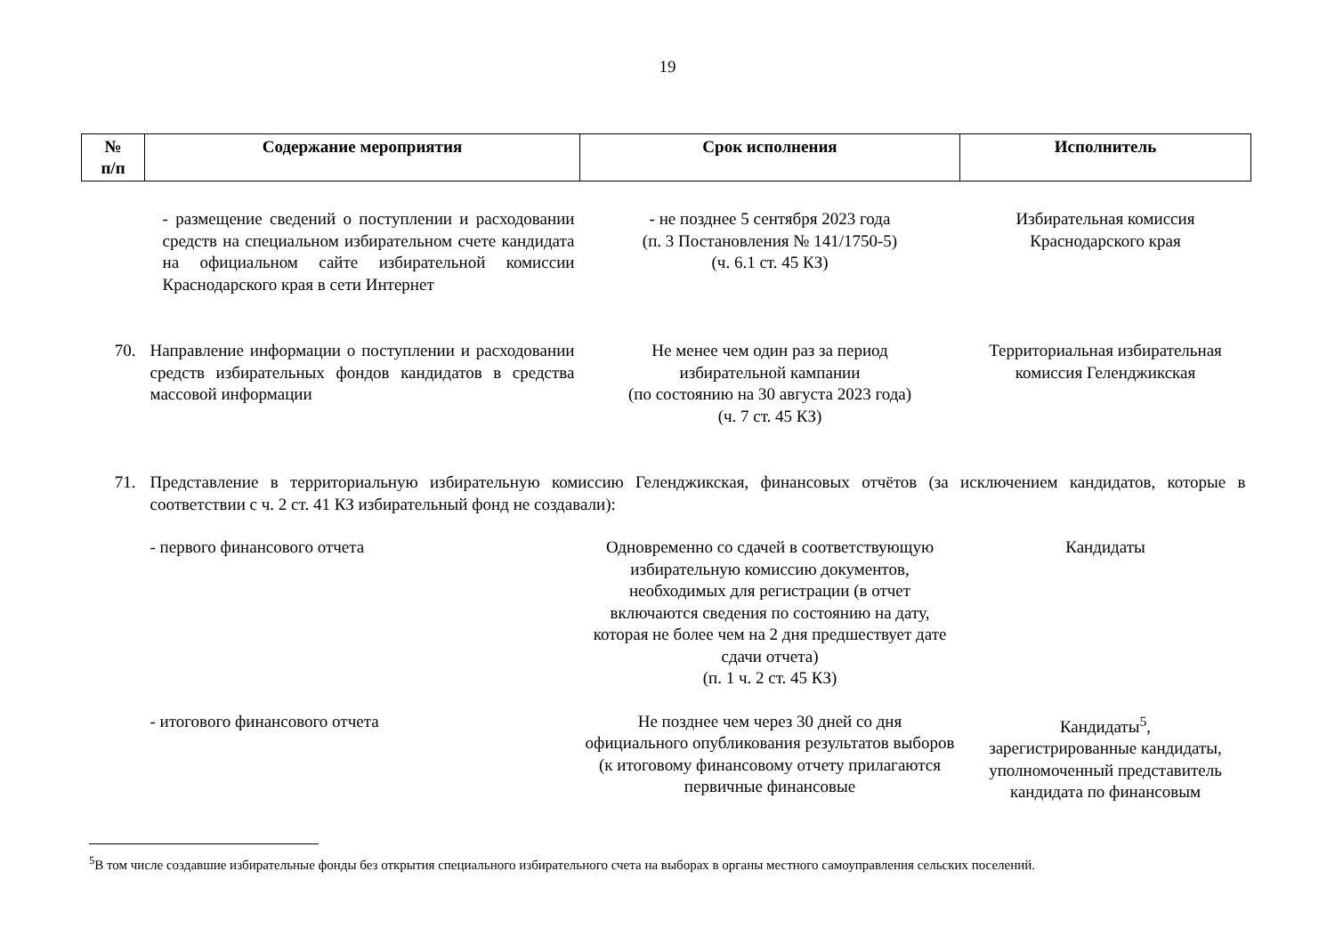19
| № п/п | Содержание мероприятия | Срок исполнения | Исполнитель |
| --- | --- | --- | --- |
| | - размещение сведений о поступлении и расходовании средств на специальном избирательном счете кандидата на официальном сайте избирательной комиссии Краснодарского края в сети Интернет | - не позднее 5 сентября 2023 года (п. 3 Постановления № 141/1750-5) (ч. 6.1 ст. 45 КЗ) | Избирательная комиссия Краснодарского края |
| 70. | Направление информации о поступлении и расходовании средств избирательных фондов кандидатов в средства массовой информации | Не менее чем один раз за период избирательной кампании (по состоянию на 30 августа 2023 года) (ч. 7 ст. 45 КЗ) | Территориальная избирательная комиссия Геленджикская |
| 71. | Представление в территориальную избирательную комиссию Геленджикская, финансовых отчётов (за исключением кандидатов, которые в соответствии с ч. 2 ст. 41 КЗ избирательный фонд не создавали): | | |
| | - первого финансового отчета | Одновременно со сдачей в соответствующую избирательную комиссию документов, необходимых для регистрации (в отчет включаются сведения по состоянию на дату, которая не более чем на 2 дня предшествует дате сдачи отчета) (п. 1 ч. 2 ст. 45 КЗ) | Кандидаты |
| | - итогового финансового отчета | Не позднее чем через 30 дней со дня официального опубликования результатов выборов (к итоговому финансовому отчету прилагаются первичные финансовые | Кандидаты<sup>5</sup>, зарегистрированные кандидаты, уполномоченный представитель кандидата по финансовым |
<sup>5</sup> В том числе создавшие избирательные фонды без открытия специального избирательного счета на выборах в органы местного самоуправления сельских поселений.